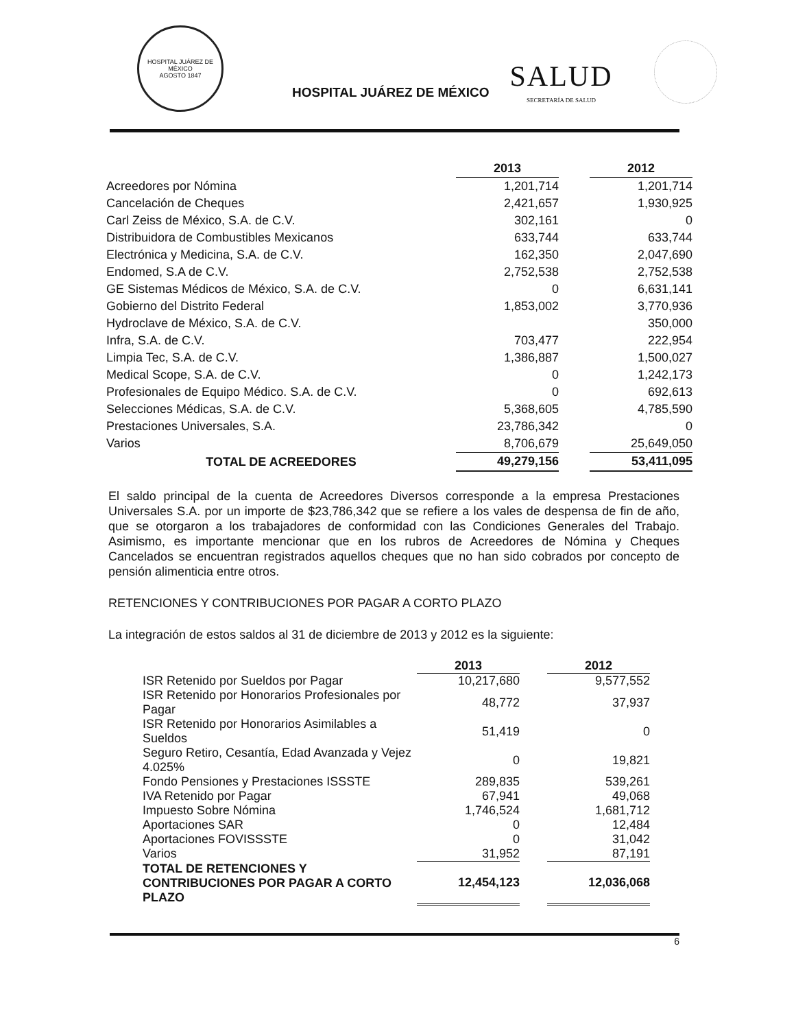HOSPITAL JUÁREZ DE MÉXICO
AGOSTO 1847
HOSPITAL JUÁREZ DE MÉXICO
SALUD
SECRETARÍA DE SALUD
| | 2013 | | 2012 |
| --- | --- | --- | --- |
| Acreedores por Nómina | 1,201,714 | | 1,201,714 |
| Cancelación de Cheques | 2,421,657 | | 1,930,925 |
| Carl Zeiss de México, S.A. de C.V. | 302,161 | | 0 |
| Distribuidora de Combustibles Mexicanos | 633,744 | | 633,744 |
| Electrónica y Medicina, S.A. de C.V. | 162,350 | | 2,047,690 |
| Endomed, S.A de C.V. | 2,752,538 | | 2,752,538 |
| GE Sistemas Médicos de México, S.A. de C.V. | 0 | | 6,631,141 |
| Gobierno del Distrito Federal | 1,853,002 | | 3,770,936 |
| Hydroclave de México, S.A. de C.V. | | | 350,000 |
| Infra, S.A. de C.V. | 703,477 | | 222,954 |
| Limpia Tec, S.A. de C.V. | 1,386,887 | | 1,500,027 |
| Medical Scope, S.A. de C.V. | 0 | | 1,242,173 |
| Profesionales de Equipo Médico. S.A. de C.V. | 0 | | 692,613 |
| Selecciones Médicas, S.A. de C.V. | 5,368,605 | | 4,785,590 |
| Prestaciones Universales, S.A. | 23,786,342 | | 0 |
| Varios | 8,706,679 | | 25,649,050 |
| TOTAL DE ACREEDORES | 49,279,156 | | 53,411,095 |
El saldo principal de la cuenta de Acreedores Diversos corresponde a la empresa Prestaciones Universales S.A. por un importe de $23,786,342 que se refiere a los vales de despensa de fin de año, que se otorgaron a los trabajadores de conformidad con las Condiciones Generales del Trabajo. Asimismo, es importante mencionar que en los rubros de Acreedores de Nómina y Cheques Cancelados se encuentran registrados aquellos cheques que no han sido cobrados por concepto de pensión alimenticia entre otros.
RETENCIONES Y CONTRIBUCIONES POR PAGAR A CORTO PLAZO
La integración de estos saldos al 31 de diciembre de 2013 y 2012 es la siguiente:
| | 2013 | | 2012 |
| --- | --- | --- | --- |
| ISR Retenido por Sueldos por Pagar | 10,217,680 | | 9,577,552 |
| ISR Retenido por Honorarios Profesionales por Pagar | 48,772 | | 37,937 |
| ISR Retenido por Honorarios Asimilables a Sueldos | 51,419 | | 0 |
| Seguro Retiro, Cesantía, Edad Avanzada y Vejez 4.025% | 0 | | 19,821 |
| Fondo Pensiones y Prestaciones ISSSTE | 289,835 | | 539,261 |
| IVA Retenido por Pagar | 67,941 | | 49,068 |
| Impuesto Sobre Nómina | 1,746,524 | | 1,681,712 |
| Aportaciones SAR | 0 | | 12,484 |
| Aportaciones FOVISSSTE | 0 | | 31,042 |
| Varios | 31,952 | | 87,191 |
| TOTAL DE RETENCIONES Y CONTRIBUCIONES POR PAGAR A CORTO PLAZO | 12,454,123 | | 12,036,068 |
6